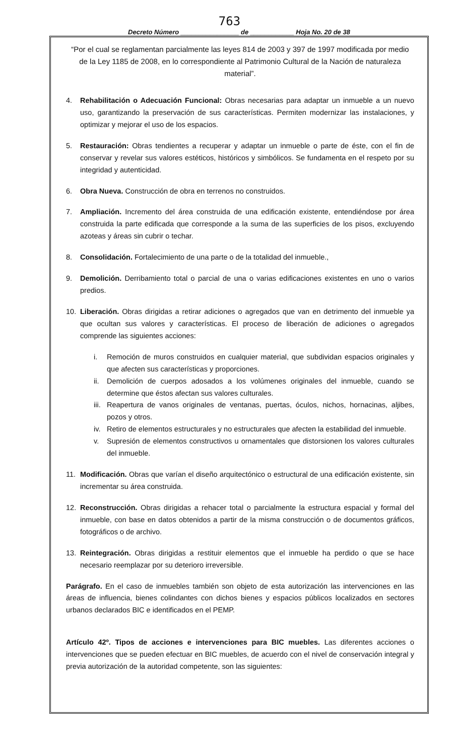763
Decreto Número ________________ de ____________ Hoja No. 20 de 38
“Por el cual se reglamentan parcialmente las leyes 814 de 2003 y 397 de 1997 modificada por medio de la Ley 1185 de 2008, en lo correspondiente al Patrimonio Cultural de la Nación de naturaleza material”.
4. Rehabilitación o Adecuación Funcional: Obras necesarias para adaptar un inmueble a un nuevo uso, garantizando la preservación de sus características. Permiten modernizar las instalaciones, y optimizar y mejorar el uso de los espacios.
5. Restauración: Obras tendientes a recuperar y adaptar un inmueble o parte de éste, con el fin de conservar y revelar sus valores estéticos, históricos y simbólicos. Se fundamenta en el respeto por su integridad y autenticidad.
6. Obra Nueva. Construcción de obra en terrenos no construidos.
7. Ampliación. Incremento del área construida de una edificación existente, entendiéndose por área construida la parte edificada que corresponde a la suma de las superficies de los pisos, excluyendo azoteas y áreas sin cubrir o techar.
8. Consolidación. Fortalecimiento de una parte o de la totalidad del inmueble.,
9. Demolición. Derribamiento total o parcial de una o varias edificaciones existentes en uno o varios predios.
10. Liberación. Obras dirigidas a retirar adiciones o agregados que van en detrimento del inmueble ya que ocultan sus valores y características. El proceso de liberación de adiciones o agregados comprende las siguientes acciones:
i. Remoción de muros construidos en cualquier material, que subdividan espacios originales y que afecten sus características y proporciones.
ii. Demolición de cuerpos adosados a los volúmenes originales del inmueble, cuando se determine que éstos afectan sus valores culturales.
iii. Reapertura de vanos originales de ventanas, puertas, óculos, nichos, hornacinas, aljibes, pozos y otros.
iv. Retiro de elementos estructurales y no estructurales que afecten la estabilidad del inmueble.
v. Supresión de elementos constructivos u ornamentales que distorsionen los valores culturales del inmueble.
11. Modificación. Obras que varían el diseño arquitectónico o estructural de una edificación existente, sin incrementar su área construida.
12. Reconstrucción. Obras dirigidas a rehacer total o parcialmente la estructura espacial y formal del inmueble, con base en datos obtenidos a partir de la misma construcción o de documentos gráficos, fotográficos o de archivo.
13. Reintegración. Obras dirigidas a restituir elementos que el inmueble ha perdido o que se hace necesario reemplazar por su deterioro irreversible.
Parágrafo. En el caso de inmuebles también son objeto de esta autorización las intervenciones en las áreas de influencia, bienes colindantes con dichos bienes y espacios públicos localizados en sectores urbanos declarados BIC e identificados en el PEMP.
Artículo 42º. Tipos de acciones e intervenciones para BIC muebles. Las diferentes acciones o intervenciones que se pueden efectuar en BIC muebles, de acuerdo con el nivel de conservación integral y previa autorización de la autoridad competente, son las siguientes: